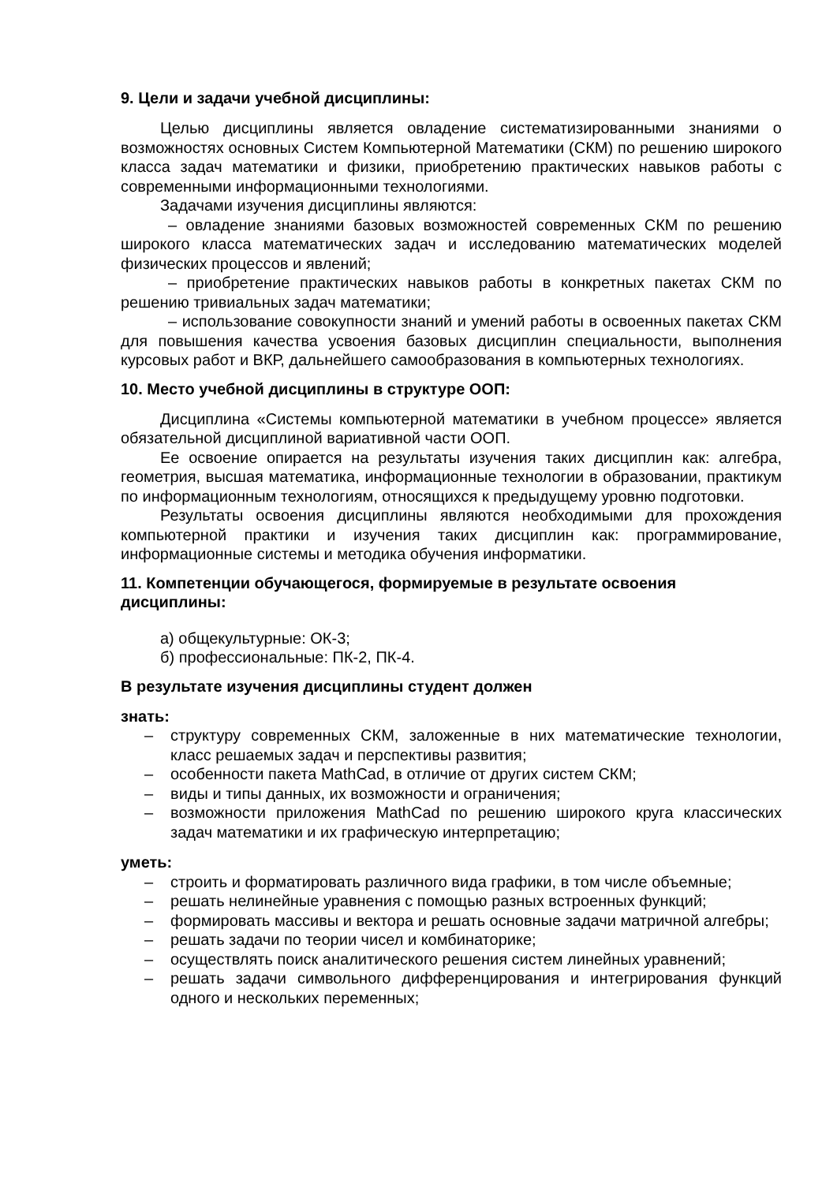9. Цели и задачи учебной дисциплины:
Целью дисциплины является овладение систематизированными знаниями о возможностях основных Систем Компьютерной Математики (СКМ) по решению широкого класса задач математики и физики, приобретению практических навыков работы с современными информационными технологиями.
Задачами изучения дисциплины являются:
– овладение знаниями базовых возможностей современных СКМ по решению широкого класса математических задач и исследованию математических моделей физических процессов и явлений;
– приобретение практических навыков работы в конкретных пакетах СКМ по решению тривиальных задач математики;
– использование совокупности знаний и умений работы в освоенных пакетах СКМ для повышения качества усвоения базовых дисциплин специальности, выполнения курсовых работ и ВКР, дальнейшего самообразования в компьютерных технологиях.
10. Место учебной дисциплины в структуре ООП:
Дисциплина «Системы компьютерной математики в учебном процессе» является обязательной дисциплиной вариативной части ООП.
Ее освоение опирается на результаты изучения таких дисциплин как: алгебра, геометрия, высшая математика, информационные технологии в образовании, практикум по информационным технологиям, относящихся к предыдущему уровню подготовки.
Результаты освоения дисциплины являются необходимыми для прохождения компьютерной практики и изучения таких дисциплин как: программирование, информационные системы и методика обучения информатики.
11. Компетенции обучающегося, формируемые в результате освоения дисциплины:
а) общекультурные: ОК-3;
б) профессиональные: ПК-2, ПК-4.
В результате изучения дисциплины студент должен
знать:
– структуру современных СКМ, заложенные в них математические технологии, класс решаемых задач и перспективы развития;
– особенности пакета MathCad, в отличие от других систем СКМ;
– виды и типы данных, их возможности и ограничения;
– возможности приложения MathCad по решению широкого круга классических задач математики и их графическую интерпретацию;
уметь:
– строить и форматировать различного вида графики, в том числе объемные;
– решать нелинейные уравнения с помощью разных встроенных функций;
– формировать массивы и вектора и решать основные задачи матричной алгебры;
– решать задачи по теории чисел и комбинаторике;
– осуществлять поиск аналитического решения систем линейных уравнений;
– решать задачи символьного дифференцирования и интегрирования функций одного и нескольких переменных;